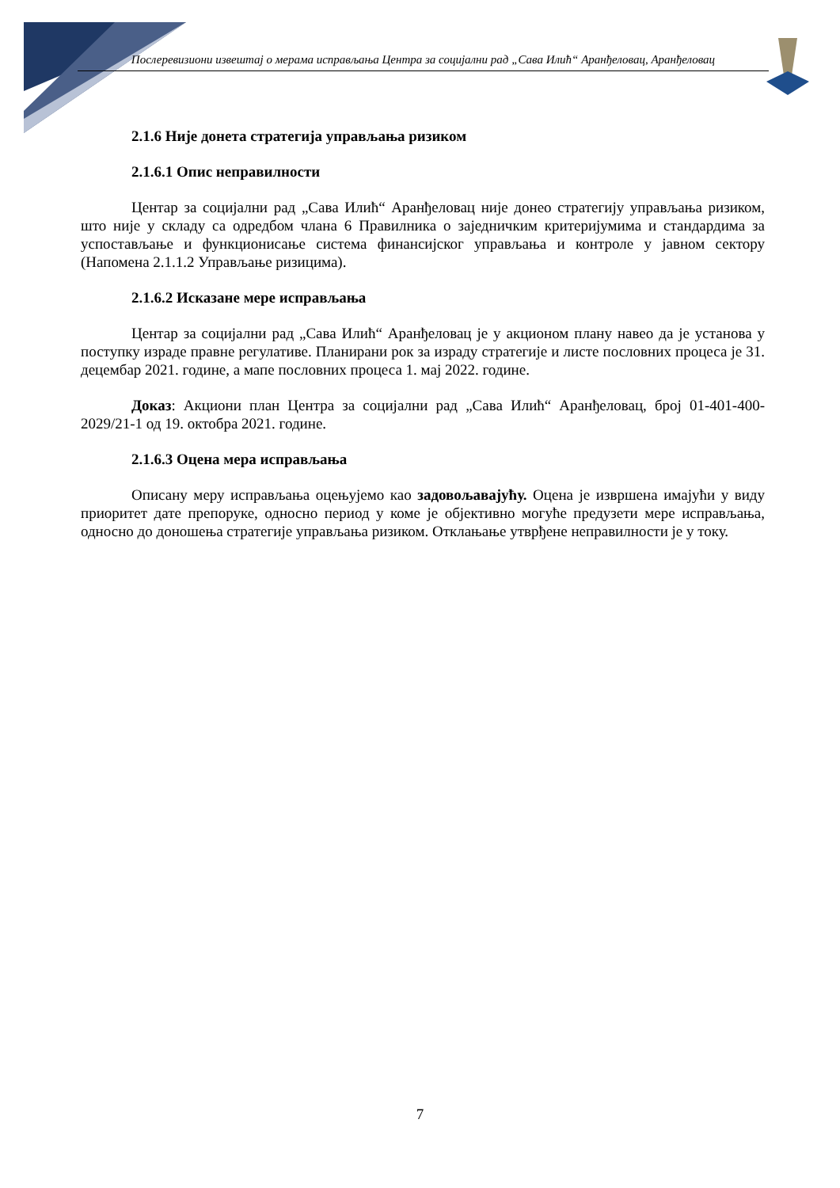Послеревизиони извештај о мерама исправљања Центра за социјални рад „Сава Илић“ Аранђеловац, Аранђеловац
2.1.6 Није донета стратегија управљања ризиком
2.1.6.1 Опис неправилности
Центар за социјални рад „Сава Илић“ Аранђеловац није донео стратегију управљања ризиком, што није у складу са одредбом члана 6 Правилника о заједничким критеријумима и стандардима за успостављање и функционисање система финансијског управљања и контроле у јавном сектору (Напомена 2.1.1.2 Управљање ризицима).
2.1.6.2 Исказане мере исправљања
Центар за социјални рад „Сава Илић“ Аранђеловац је у акционом плану навео да је установа у поступку израде правне регулативе. Планирани рок за израду стратегије и листе пословних процеса је 31. децембар 2021. године, а мапе пословних процеса 1. мај 2022. године.
Доказ: Акциони план Центра за социјални рад „Сава Илић“ Аранђеловац, број 01-401-400-2029/21-1 од 19. oктобра 2021. године.
2.1.6.3 Оцена мера исправљања
Описану меру исправљања оцењујемо као задовољавајућу. Оцена је извршена имајући у виду приоритет дате препоруке, односно период у коме је објективно могуће предузети мере исправљања, односно до доношења стратегије управљања ризиком. Отклањање утврђене неправилности је у току.
7